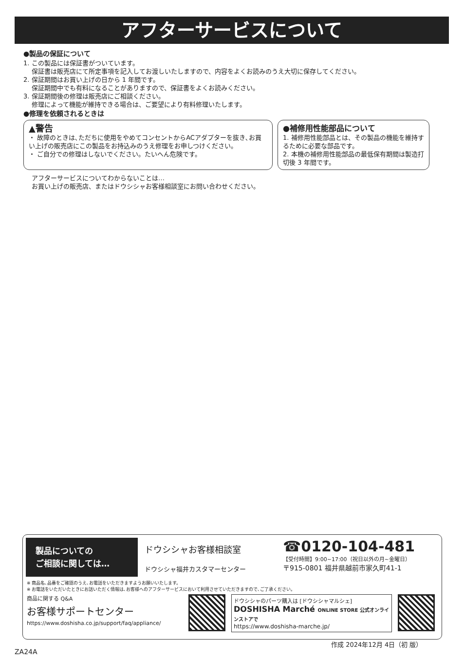アフターサービスについて
●製品の保証について
1. この製品には保証書がついています。
保証書は販売店にて所定事項を記入してお渡しいたしますので、内容をよくお読みのうえ大切に保存してください。
2. 保証期間はお買い上げの日から 1 年間です。
保証期間中でも有料になることがありますので、保証書をよくお読みください。
3. 保証期間後の修理は販売店にご相談ください。
修理によって機能が維持できる場合は、ご要望により有料修理いたします。
●修理を依頼されるときは
▲警告
・ 故障のときは､ただちに使用をやめてコンセントからACアダプターを抜き､お買い上げの販売店にこの製品をお持込みのうえ修理をお申しつけください。
・ ご自分での修理はしないでください。たいへん危険です。
●補修用性能部品について
1. 補修用性能部品とは、その製品の機能を維持するために必要な部品です。
2. 本機の補修用性能部品の最低保有期間は製造打切後 3 年間です。
アフターサービスについてわからないことは…
お買い上げの販売店、またはドウシシャお客様相談室にお問い合わせください。
製品についての
ご相談に関しては…
ドウシシャお客様相談室
ドウシシャ福井カスタマーセンター
☎0120-104-481
【受付時間】9:00~17:00（祝日以外の月~金曜日）
〒915-0801 福井県越前市家久町41-1
※ 商品名､品番をご確認のうえ､お電話をいただきますようお願いいたします。
※ お電話をいただいたときにお話いただく情報は､お客様へのアフターサービスにおいて利用させていただきますので､ご了承ください。
商品に関する Q&A
お客様サポートセンター
https://www.doshisha.co.jp/support/faq/appliance/
ドウシシャのパーツ購入は [ドウシシャマルシェ]
DOSHISHA Marché ONLINE STORE 公式オンラインストアで
https://www.doshisha-marche.jp/
作成 2024年12月 4日（初 版）
ZA24A